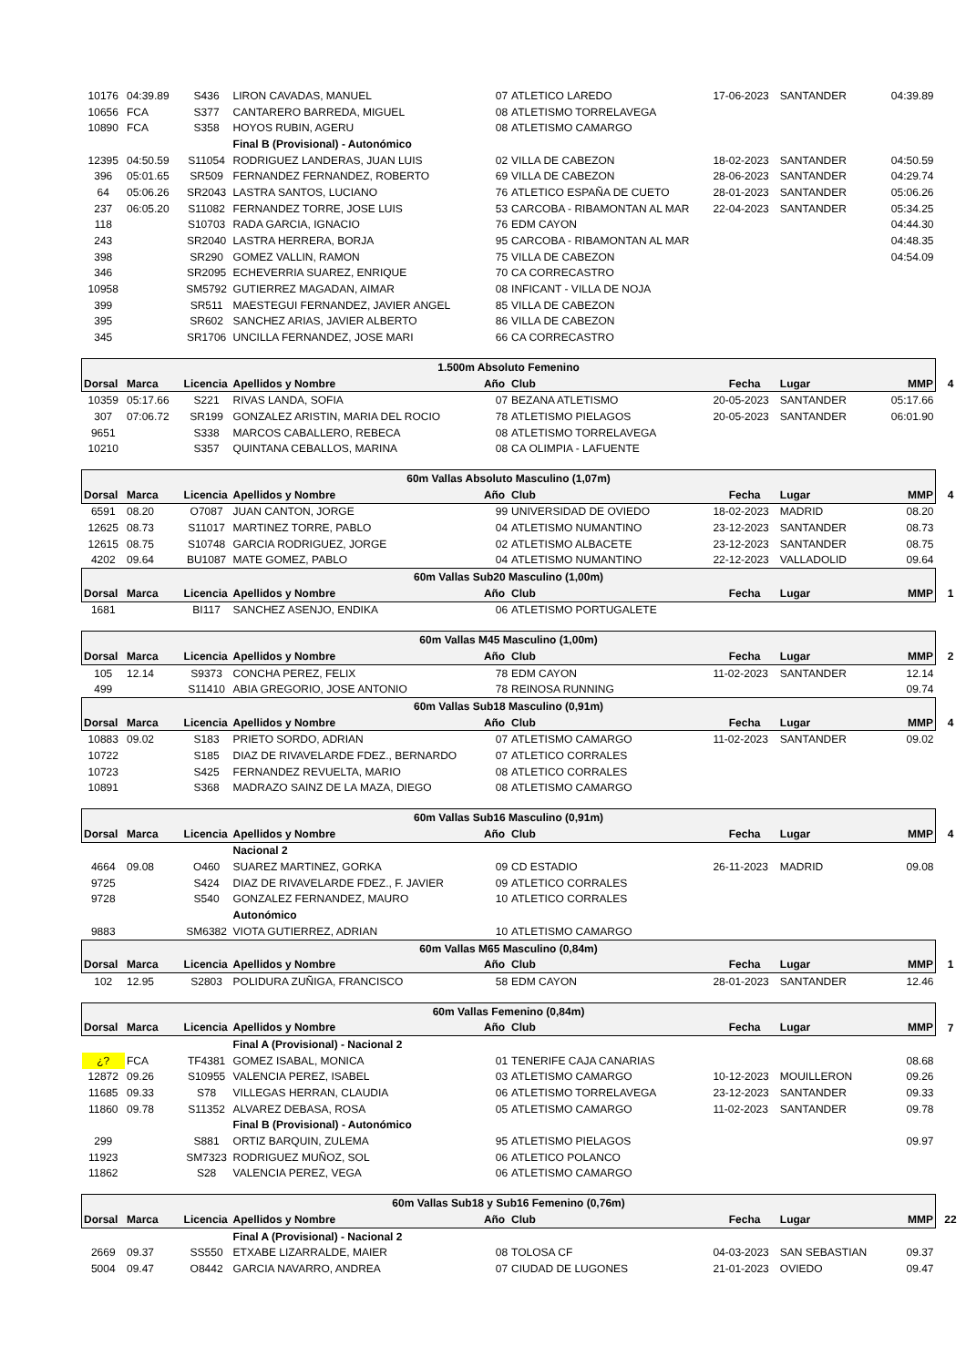| 10176 | 04:39.89 | S436 | LIRON CAVADAS, MANUEL | 07 | ATLETICO LAREDO | 17-06-2023 | SANTANDER | 04:39.89 | |
| 10656 | FCA | S377 | CANTARERO BARREDA, MIGUEL | 08 | ATLETISMO TORRELAVEGA | | | | |
| 10890 | FCA | S358 | HOYOS RUBIN, AGERU | 08 | ATLETISMO CAMARGO | | | | |
| | | | Final B (Provisional) - Autonómico | | | | | | |
| 12395 | 04:50.59 | S11054 | RODRIGUEZ LANDERAS, JUAN LUIS | 02 | VILLA DE CABEZON | 18-02-2023 | SANTANDER | 04:50.59 | |
| 396 | 05:01.65 | SR509 | FERNANDEZ FERNANDEZ, ROBERTO | 69 | VILLA DE CABEZON | 28-06-2023 | SANTANDER | 04:29.74 | |
| 64 | 05:06.26 | SR2043 | LASTRA SANTOS, LUCIANO | 76 | ATLETICO ESPAÑA DE CUETO | 28-01-2023 | SANTANDER | 05:06.26 | |
| 237 | 06:05.20 | S11082 | FERNANDEZ TORRE, JOSE LUIS | 53 | CARCOBA - RIBAMONTAN AL MAR | 22-04-2023 | SANTANDER | 05:34.25 | |
| 118 | | S10703 | RADA GARCIA, IGNACIO | 76 | EDM CAYON | | | 04:44.30 | |
| 243 | | SR2040 | LASTRA HERRERA, BORJA | 95 | CARCOBA - RIBAMONTAN AL MAR | | | 04:48.35 | |
| 398 | | SR290 | GOMEZ VALLIN, RAMON | 75 | VILLA DE CABEZON | | | 04:54.09 | |
| 346 | | SR2095 | ECHEVERRIA SUAREZ, ENRIQUE | 70 | CA CORRECASTRO | | | | |
| 10958 | | SM5792 | GUTIERREZ MAGADAN, AIMAR | 08 | INFICANT - VILLA DE NOJA | | | | |
| 399 | | SR511 | MAESTEGUI FERNANDEZ, JAVIER ANGEL | 85 | VILLA DE CABEZON | | | | |
| 395 | | SR602 | SANCHEZ ARIAS, JAVIER ALBERTO | 86 | VILLA DE CABEZON | | | | |
| 345 | | SR1706 | UNCILLA FERNANDEZ, JOSE MARI | 66 | CA CORRECASTRO | | | | |
| 1.500m Absoluto Femenino | | | | | | | | | |
| Dorsal | Marca | Licencia | Apellidos y Nombre | Año | Club | Fecha | Lugar | MMP | 4 |
| 10359 | 05:17.66 | S221 | RIVAS LANDA, SOFIA | 07 | BEZANA ATLETISMO | 20-05-2023 | SANTANDER | 05:17.66 | |
| 307 | 07:06.72 | SR199 | GONZALEZ ARISTIN, MARIA DEL ROCIO | 78 | ATLETISMO PIELAGOS | 20-05-2023 | SANTANDER | 06:01.90 | |
| 9651 | | S338 | MARCOS CABALLERO, REBECA | 08 | ATLETISMO TORRELAVEGA | | | | |
| 10210 | | S357 | QUINTANA CEBALLOS, MARINA | 08 | CA OLIMPIA - LAFUENTE | | | | |
| 60m Vallas Absoluto Masculino (1,07m) | | | | | | | | | |
| Dorsal | Marca | Licencia | Apellidos y Nombre | Año | Club | Fecha | Lugar | MMP | 4 |
| 6591 | 08.20 | O7087 | JUAN CANTON, JORGE | 99 | UNIVERSIDAD DE OVIEDO | 18-02-2023 | MADRID | 08.20 | |
| 12625 | 08.73 | S11017 | MARTINEZ TORRE, PABLO | 04 | ATLETISMO NUMANTINO | 23-12-2023 | SANTANDER | 08.73 | |
| 12615 | 08.75 | S10748 | GARCIA RODRIGUEZ, JORGE | 02 | ATLETISMO ALBACETE | 23-12-2023 | SANTANDER | 08.75 | |
| 4202 | 09.64 | BU1087 | MATE GOMEZ, PABLO | 04 | ATLETISMO NUMANTINO | 22-12-2023 | VALLADOLID | 09.64 | |
| 60m Vallas Sub20 Masculino (1,00m) | | | | | | | | | |
| Dorsal | Marca | Licencia | Apellidos y Nombre | Año | Club | Fecha | Lugar | MMP | 1 |
| 1681 | | BI117 | SANCHEZ ASENJO, ENDIKA | 06 | ATLETISMO PORTUGALETE | | | | |
| 60m Vallas M45 Masculino (1,00m) | | | | | | | | | |
| Dorsal | Marca | Licencia | Apellidos y Nombre | Año | Club | Fecha | Lugar | MMP | 2 |
| 105 | 12.14 | S9373 | CONCHA PEREZ, FELIX | 78 | EDM CAYON | 11-02-2023 | SANTANDER | 12.14 | |
| 499 | | S11410 | ABIA GREGORIO, JOSE ANTONIO | 78 | REINOSA RUNNING | | | 09.74 | |
| 60m Vallas Sub18 Masculino (0,91m) | | | | | | | | | |
| Dorsal | Marca | Licencia | Apellidos y Nombre | Año | Club | Fecha | Lugar | MMP | 4 |
| 10883 | 09.02 | S183 | PRIETO SORDO, ADRIAN | 07 | ATLETISMO CAMARGO | 11-02-2023 | SANTANDER | 09.02 | |
| 10722 | | S185 | DIAZ DE RIVAVELARDE FDEZ., BERNARDO | 07 | ATLETICO CORRALES | | | | |
| 10723 | | S425 | FERNANDEZ REVUELTA, MARIO | 08 | ATLETICO CORRALES | | | | |
| 10891 | | S368 | MADRAZO SAINZ DE LA MAZA, DIEGO | 08 | ATLETISMO CAMARGO | | | | |
| 60m Vallas Sub16 Masculino (0,91m) | | | | | | | | | |
| Dorsal | Marca | Licencia | Apellidos y Nombre | Año | Club | Fecha | Lugar | MMP | 4 |
| | | | Nacional 2 | | | | | | |
| 4664 | 09.08 | O460 | SUAREZ MARTINEZ, GORKA | 09 | CD ESTADIO | 26-11-2023 | MADRID | 09.08 | |
| 9725 | | S424 | DIAZ DE RIVAVELARDE FDEZ., F. JAVIER | 09 | ATLETICO CORRALES | | | | |
| 9728 | | S540 | GONZALEZ FERNANDEZ, MAURO | 10 | ATLETICO CORRALES | | | | |
| | | | Autonómico | | | | | | |
| 9883 | | SM6382 | VIOTA GUTIERREZ, ADRIAN | 10 | ATLETISMO CAMARGO | | | | |
| 60m Vallas M65 Masculino (0,84m) | | | | | | | | | |
| Dorsal | Marca | Licencia | Apellidos y Nombre | Año | Club | Fecha | Lugar | MMP | 1 |
| 102 | 12.95 | S2803 | POLIDURA ZUÑIGA, FRANCISCO | 58 | EDM CAYON | 28-01-2023 | SANTANDER | 12.46 | |
| 60m Vallas Femenino (0,84m) | | | | | | | | | |
| Dorsal | Marca | Licencia | Apellidos y Nombre | Año | Club | Fecha | Lugar | MMP | 7 |
| | | | Final A (Provisional) - Nacional 2 | | | | | | |
| ¿? | FCA | TF4381 | GOMEZ ISABAL, MONICA | 01 | TENERIFE CAJA CANARIAS | | | 08.68 | |
| 12872 | 09.26 | S10955 | VALENCIA PEREZ, ISABEL | 03 | ATLETISMO CAMARGO | 10-12-2023 | MOUILLERON | 09.26 | |
| 11685 | 09.33 | S78 | VILLEGAS HERRAN, CLAUDIA | 06 | ATLETISMO TORRELAVEGA | 23-12-2023 | SANTANDER | 09.33 | |
| 11860 | 09.78 | S11352 | ALVAREZ DEBASA, ROSA | 05 | ATLETISMO CAMARGO | 11-02-2023 | SANTANDER | 09.78 | |
| | | | Final B (Provisional) - Autonómico | | | | | | |
| 299 | | S881 | ORTIZ BARQUIN, ZULEMA | 95 | ATLETISMO PIELAGOS | | | 09.97 | |
| 11923 | | SM7323 | RODRIGUEZ MUÑOZ, SOL | 06 | ATLETICO POLANCO | | | | |
| 11862 | | S28 | VALENCIA PEREZ, VEGA | 06 | ATLETISMO CAMARGO | | | | |
| 60m Vallas Sub18 y Sub16 Femenino (0,76m) | | | | | | | | | |
| Dorsal | Marca | Licencia | Apellidos y Nombre | Año | Club | Fecha | Lugar | MMP | 22 |
| | | | Final A (Provisional) - Nacional 2 | | | | | | |
| 2669 | 09.37 | SS550 | ETXABE LIZARRALDE, MAIER | 08 | TOLOSA CF | 04-03-2023 | SAN SEBASTIAN | 09.37 | |
| 5004 | 09.47 | O8442 | GARCIA NAVARRO, ANDREA | 07 | CIUDAD DE LUGONES | 21-01-2023 | OVIEDO | 09.47 | |